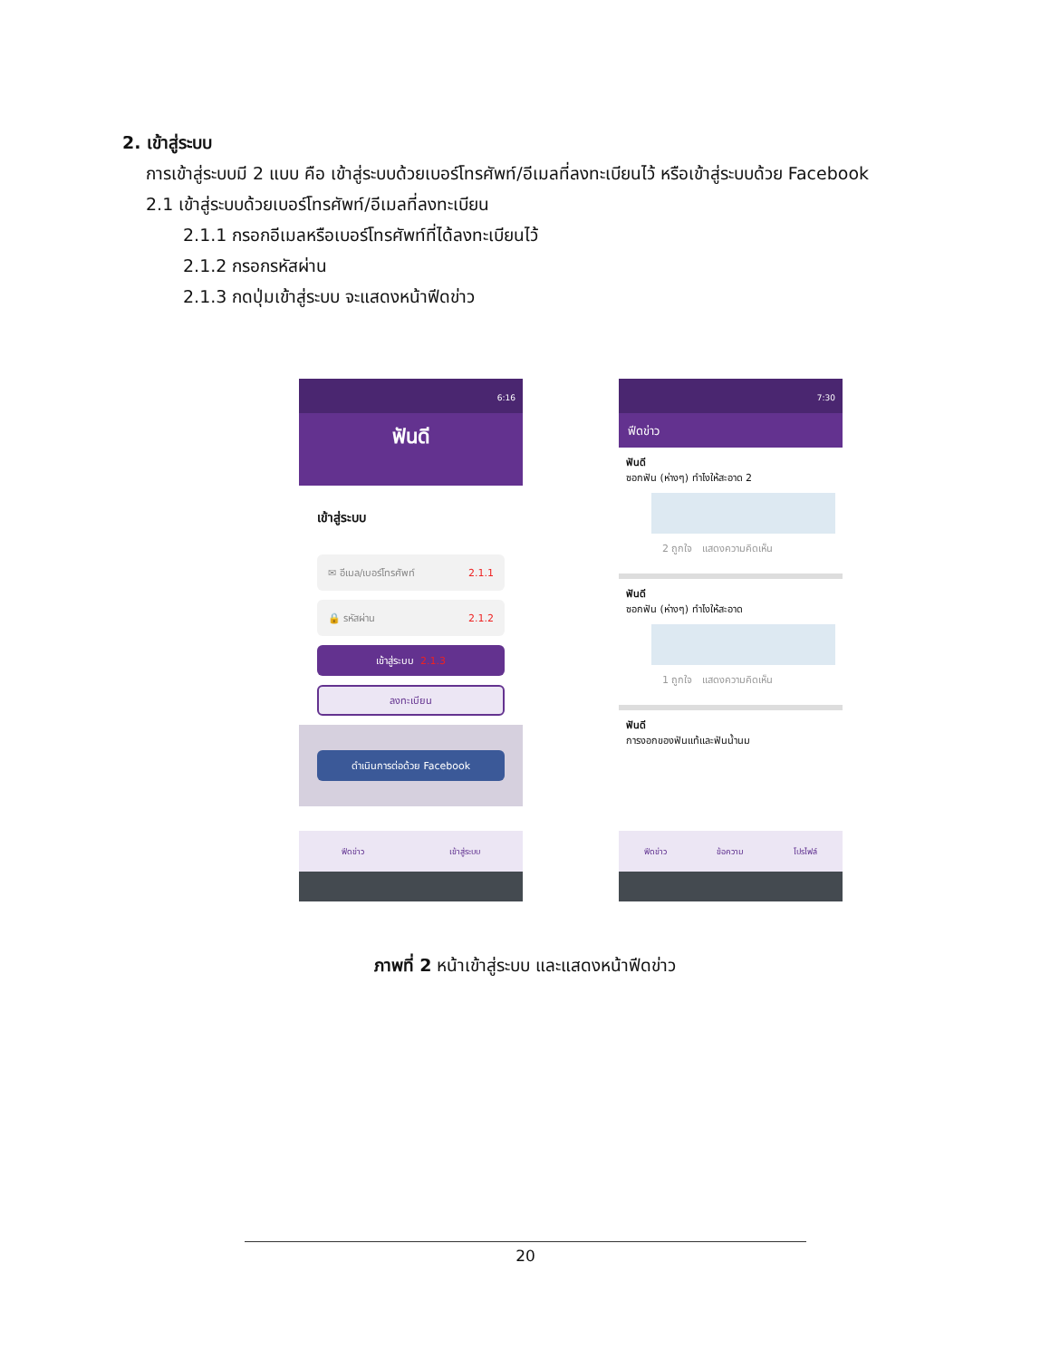2. เข้าสู่ระบบ
การเข้าสู่ระบบมี 2 แบบ คือ เข้าสู่ระบบด้วยเบอร์โทรศัพท์/อีเมลที่ลงทะเบียนไว้ หรือเข้าสู่ระบบด้วย Facebook
2.1 เข้าสู่ระบบด้วยเบอร์โทรศัพท์/อีเมลที่ลงทะเบียน
2.1.1 กรอกอีเมลหรือเบอร์โทรศัพท์ที่ได้ลงทะเบียนไว้
2.1.2 กรอกรหัสผ่าน
2.1.3 กดปุ่มเข้าสู่ระบบ จะแสดงหน้าฟีดข่าว
6:16
ฟันดี
เข้าสู่ระบบ
✉ อีเมล/เบอร์โทรศัพท์ 2.1.1
🔒 รหัสผ่าน 2.1.2
เข้าสู่ระบบ 2.1.3
ลงทะเบียน
ดำเนินการต่อด้วย Facebook
ฟีดข่าว เข้าสู่ระบบ
7:30
ฟีดข่าว
ฟันดี
ซอกฟัน (ห่างๆ) ทำไงให้สะอาด 2
2 ถูกใจ แสดงความคิดเห็น
ฟันดี
ซอกฟัน (ห่างๆ) ทำไงให้สะอาด
1 ถูกใจ แสดงความคิดเห็น
ฟันดี
การงอกของฟันแท้และฟันน้ำนม
ฟีดข่าว ข้อความ โปรไฟล์
ภาพที่ 2 หน้าเข้าสู่ระบบ และแสดงหน้าฟีดข่าว
20